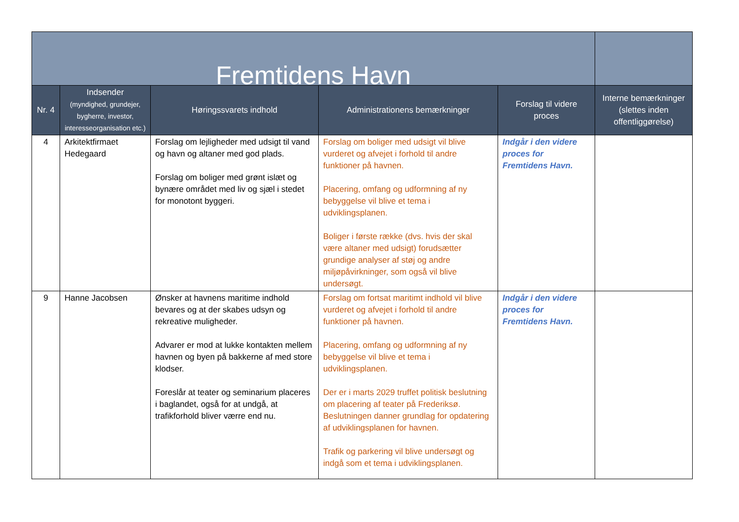| Fremtidens Havn | | | | | |
| --- | --- | --- | --- | --- | --- |
| Nr. 4 | Indsender (myndighed, grundejer, bygherre, investor, interesseorganisation etc.) | Høringssvarets indhold | Administrationens bemærkninger | Forslag til videre proces | Interne bemærkninger (slettes inden offentliggørelse) |
| 4 | Arkitektfirmaet Hedegaard | Forslag om lejligheder med udsigt til vand og havn og altaner med god plads. Forslag om boliger med grønt islæt og bynære området med liv og sjæl i stedet for monotont byggeri. | Forslag om boliger med udsigt vil blive vurderet og afvejet i forhold til andre funktioner på havnen. Placering, omfang og udformning af ny bebyggelse vil blive et tema i udviklingsplanen. Boliger i første række (dvs. hvis der skal være altaner med udsigt) forudsætter grundige analyser af støj og andre miljøpåvirkninger, som også vil blive undersøgt. | Indgår i den videre proces for Fremtidens Havn. | |
| 9 | Hanne Jacobsen | Ønsker at havnens maritime indhold bevares og at der skabes udsyn og rekreative muligheder. Advarer er mod at lukke kontakten mellem havnen og byen på bakkerne af med store klodser. Foreslår at teater og seminarium placeres i baglandet, også for at undgå, at trafikforhold bliver værre end nu. | Forslag om fortsat maritimt indhold vil blive vurderet og afvejet i forhold til andre funktioner på havnen. Placering, omfang og udformning af ny bebyggelse vil blive et tema i udviklingsplanen. Der er i marts 2029 truffet politisk beslutning om placering af teater på Frederiksø. Beslutningen danner grundlag for opdatering af udviklingsplanen for havnen. Trafik og parkering vil blive undersøgt og indgå som et tema i udviklingsplanen. | Indgår i den videre proces for Fremtidens Havn. | |